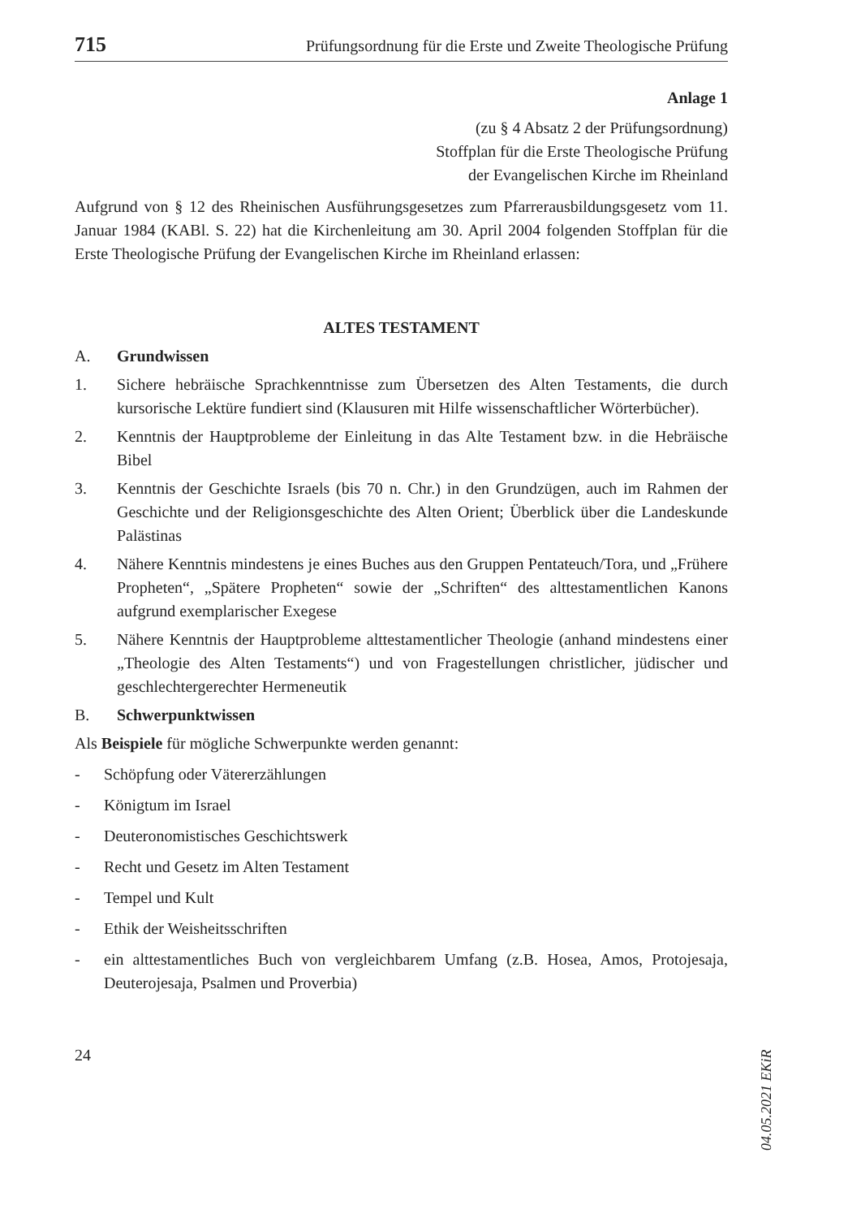715 Prüfungsordnung für die Erste und Zweite Theologische Prüfung
Anlage 1
(zu § 4 Absatz 2 der Prüfungsordnung)
Stoffplan für die Erste Theologische Prüfung
der Evangelischen Kirche im Rheinland
Aufgrund von § 12 des Rheinischen Ausführungsgesetzes zum Pfarrerausbildungsgesetz vom 11. Januar 1984 (KABl. S. 22) hat die Kirchenleitung am 30. April 2004 folgenden Stoffplan für die Erste Theologische Prüfung der Evangelischen Kirche im Rheinland erlassen:
ALTES TESTAMENT
A. Grundwissen
1. Sichere hebräische Sprachkenntnisse zum Übersetzen des Alten Testaments, die durch kursorische Lektüre fundiert sind (Klausuren mit Hilfe wissenschaftlicher Wörterbücher).
2. Kenntnis der Hauptprobleme der Einleitung in das Alte Testament bzw. in die Hebräische Bibel
3. Kenntnis der Geschichte Israels (bis 70 n. Chr.) in den Grundzügen, auch im Rahmen der Geschichte und der Religionsgeschichte des Alten Orient; Überblick über die Landeskunde Palästinas
4. Nähere Kenntnis mindestens je eines Buches aus den Gruppen Pentateuch/Tora, und „Frühere Propheten“, „Spätere Propheten“ sowie der „Schriften“ des alttestamentlichen Kanons aufgrund exemplarischer Exegese
5. Nähere Kenntnis der Hauptprobleme alttestamentlicher Theologie (anhand mindestens einer „Theologie des Alten Testaments“) und von Fragestellungen christlicher, jüdischer und geschlechtergerechter Hermeneutik
B. Schwerpunktwissen
Als Beispiele für mögliche Schwerpunkte werden genannt:
- Schöpfung oder Vätererzählungen
- Königtum im Israel
- Deuteronomistisches Geschichtswerk
- Recht und Gesetz im Alten Testament
- Tempel und Kult
- Ethik der Weisheitsschriften
- ein alttestamentliches Buch von vergleichbarem Umfang (z.B. Hosea, Amos, Protojesaja, Deuterojesaja, Psalmen und Proverbia)
24
04.05.2021 EKiR